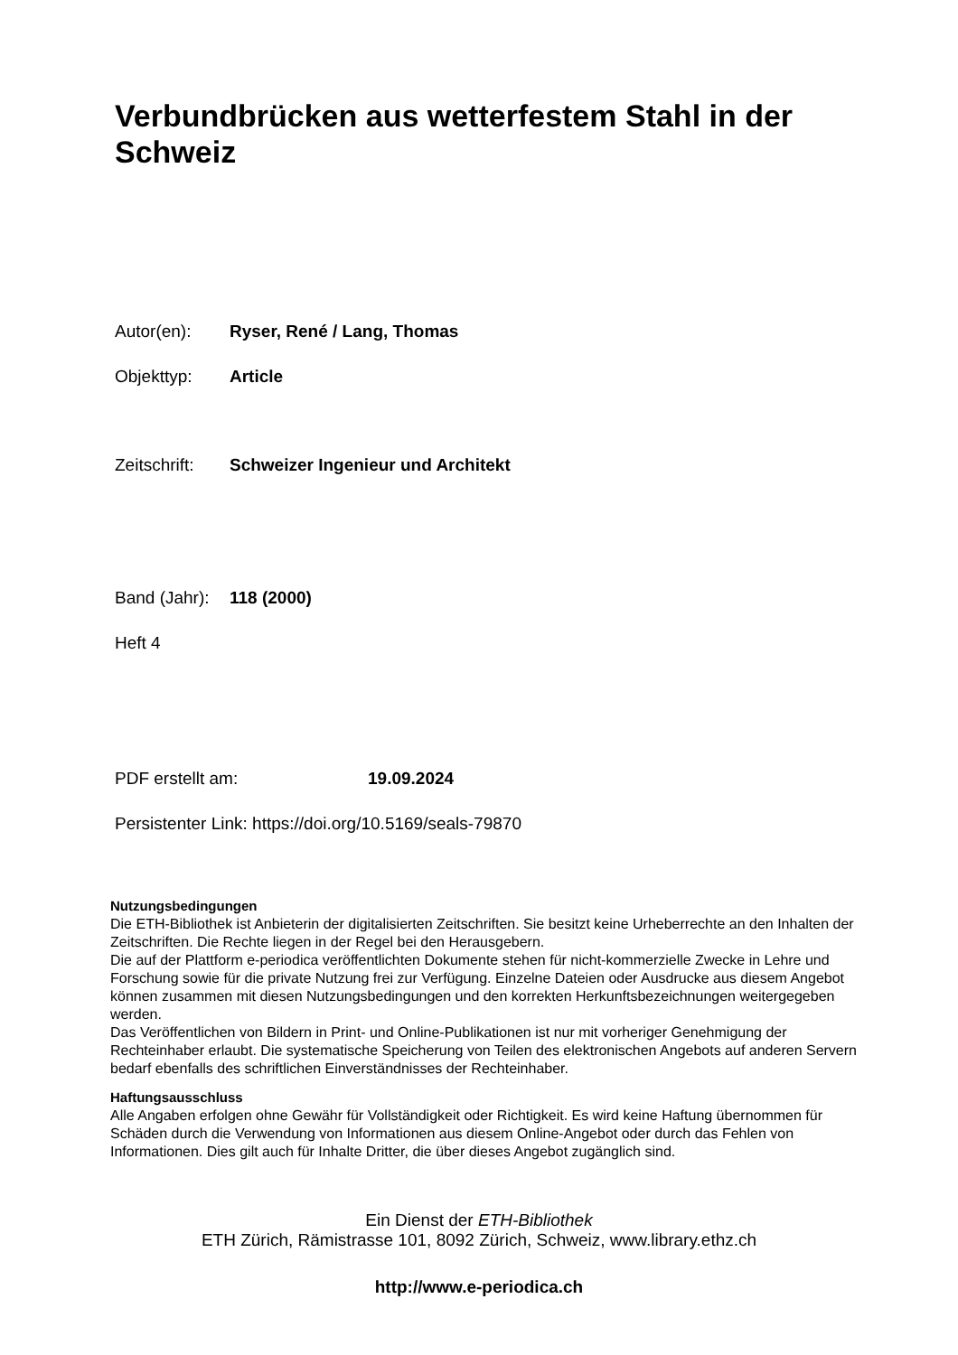Verbundbrücken aus wetterfestem Stahl in der Schweiz
Autor(en): Ryser, René / Lang, Thomas
Objekttyp: Article
Zeitschrift: Schweizer Ingenieur und Architekt
Band (Jahr): 118 (2000)
Heft 4
PDF erstellt am: 19.09.2024
Persistenter Link: https://doi.org/10.5169/seals-79870
Nutzungsbedingungen
Die ETH-Bibliothek ist Anbieterin der digitalisierten Zeitschriften. Sie besitzt keine Urheberrechte an den Inhalten der Zeitschriften. Die Rechte liegen in der Regel bei den Herausgebern.
Die auf der Plattform e-periodica veröffentlichten Dokumente stehen für nicht-kommerzielle Zwecke in Lehre und Forschung sowie für die private Nutzung frei zur Verfügung. Einzelne Dateien oder Ausdrucke aus diesem Angebot können zusammen mit diesen Nutzungsbedingungen und den korrekten Herkunftsbezeichnungen weitergegeben werden.
Das Veröffentlichen von Bildern in Print- und Online-Publikationen ist nur mit vorheriger Genehmigung der Rechteinhaber erlaubt. Die systematische Speicherung von Teilen des elektronischen Angebots auf anderen Servern bedarf ebenfalls des schriftlichen Einverständnisses der Rechteinhaber.
Haftungsausschluss
Alle Angaben erfolgen ohne Gewähr für Vollständigkeit oder Richtigkeit. Es wird keine Haftung übernommen für Schäden durch die Verwendung von Informationen aus diesem Online-Angebot oder durch das Fehlen von Informationen. Dies gilt auch für Inhalte Dritter, die über dieses Angebot zugänglich sind.
Ein Dienst der ETH-Bibliothek
ETH Zürich, Rämistrasse 101, 8092 Zürich, Schweiz, www.library.ethz.ch
http://www.e-periodica.ch